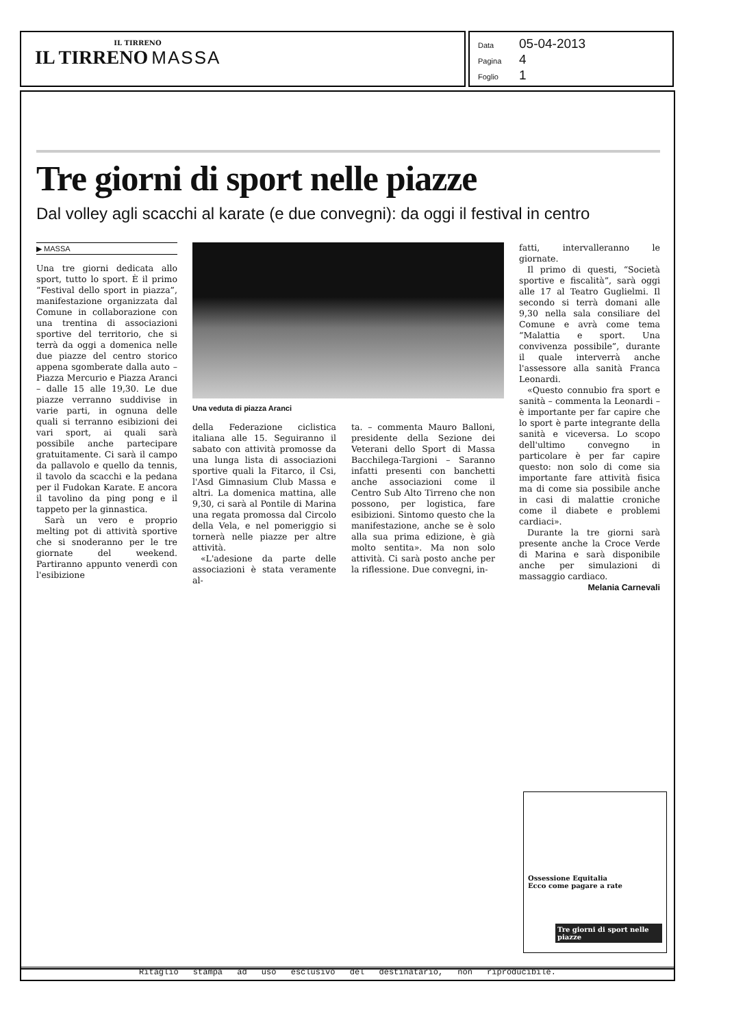IL TIRRENO
IL TIRRENO MASSA
Data 05-04-2013
Pagina 4
Foglio 1
Tre giorni di sport nelle piazze
Dal volley agli scacchi al karate (e due convegni): da oggi il festival in centro
▶ MASSA
Una tre giorni dedicata allo sport, tutto lo sport. È il primo “Festival dello sport in piazza”, manifestazione organizzata dal Comune in collaborazione con una trentina di associazioni sportive del territorio, che si terrà da oggi a domenica nelle due piazze del centro storico appena sgomberate dalla auto – Piazza Mercurio e Piazza Aranci – dalle 15 alle 19,30. Le due piazze verranno suddivise in varie parti, in ognuna delle quali si terranno esibizioni dei vari sport, ai quali sarà possibile anche partecipare gratuitamente. Ci sarà il campo da pallavolo e quello da tennis, il tavolo da scacchi e la pedana per il Fudokan Karate. E ancora il tavolino da ping pong e il tappeto per la ginnastica.
Sarà un vero e proprio melting pot di attività sportive che si snoderanno per le tre giornate del weekend. Partiranno appunto venerdì con l'esibizione
Una veduta di piazza Aranci
della Federazione ciclistica italiana alle 15. Seguiranno il sabato con attività promosse da una lunga lista di associazioni sportive quali la Fitarco, il Csi, l'Asd Gimnasium Club Massa e altri. La domenica mattina, alle 9,30, ci sarà al Pontile di Marina una regata promossa dal Circolo della Vela, e nel pomeriggio si tornerà nelle piazze per altre attività.
«L'adesione da parte delle associazioni è stata veramente al-
ta. – commenta Mauro Balloni, presidente della Sezione dei Veterani dello Sport di Massa Bacchilega-Targioni – Saranno infatti presenti con banchetti anche associazioni come il Centro Sub Alto Tirreno che non possono, per logistica, fare esibizioni. Sintomo questo che la manifestazione, anche se è solo alla sua prima edizione, è già molto sentita». Ma non solo attività. Ci sarà posto anche per la riflessione. Due convegni, in-
fatti, intervalleranno le giornate.
Il primo di questi, “Società sportive e fiscalità”, sarà oggi alle 17 al Teatro Guglielmi. Il secondo si terrà domani alle 9,30 nella sala consiliare del Comune e avrà come tema “Malattia e sport. Una convivenza possibile”, durante il quale interverrà anche l'assessore alla sanità Franca Leonardi.
«Questo connubio fra sport e sanità – commenta la Leonardi – è importante per far capire che lo sport è parte integrante della sanità e viceversa. Lo scopo dell'ultimo convegno in particolare è per far capire questo: non solo di come sia importante fare attività fisica ma di come sia possibile anche in casi di malattie croniche come il diabete e problemi cardiaci».
Durante la tre giorni sarà presente anche la Croce Verde di Marina e sarà disponibile anche per simulazioni di massaggio cardiaco.
Melania Carnevali
Ossessione Equitalia
Ecco come pagare a rate
Tre giorni di sport nelle piazze
Ritaglio stampa ad uso esclusivo del destinatario, non riproducibile.